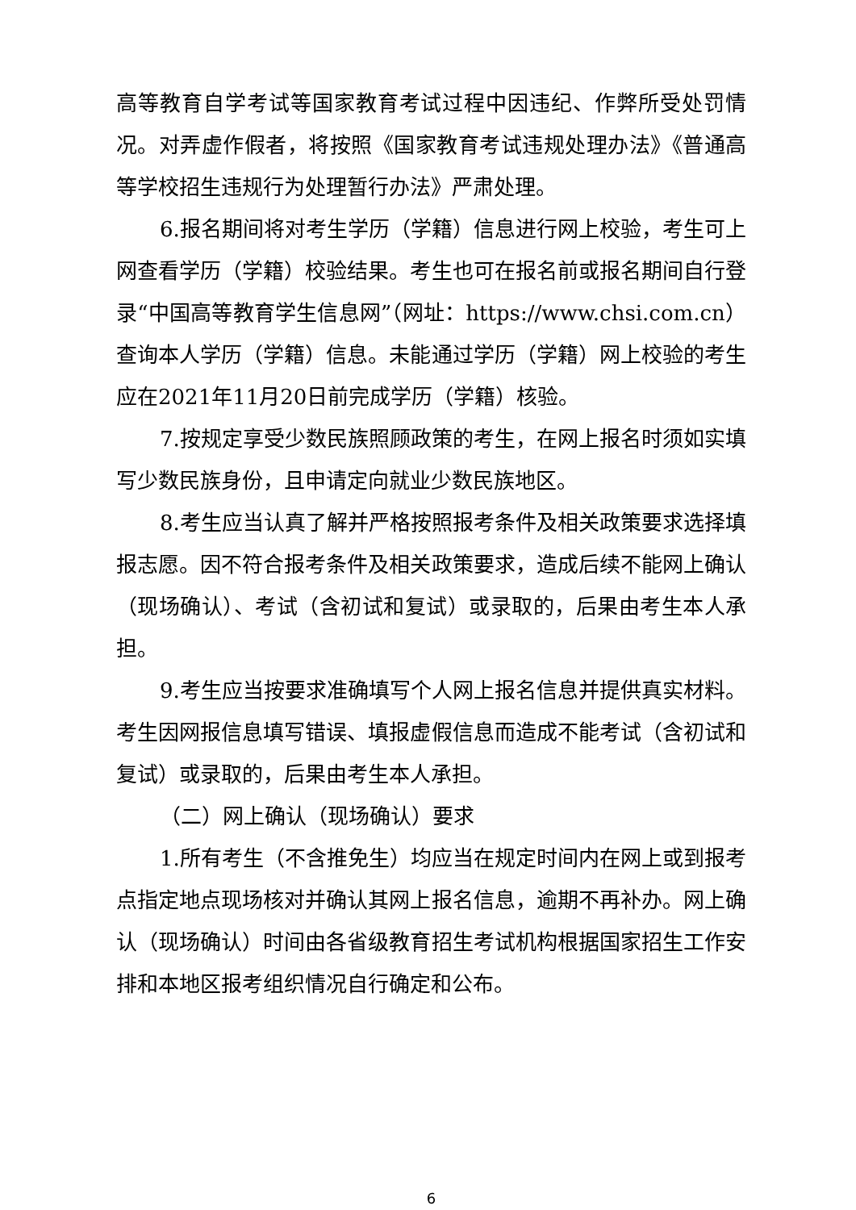高等教育自学考试等国家教育考试过程中因违纪、作弊所受处罚情况。对弄虚作假者，将按照《国家教育考试违规处理办法》《普通高等学校招生违规行为处理暂行办法》严肃处理。
6.报名期间将对考生学历（学籍）信息进行网上校验，考生可上网查看学历（学籍）校验结果。考生也可在报名前或报名期间自行登录“中国高等教育学生信息网”（网址：https://www.chsi.com.cn）查询本人学历（学籍）信息。未能通过学历（学籍）网上校验的考生应在2021年11月20日前完成学历（学籍）核验。
7.按规定享受少数民族照顾政策的考生，在网上报名时须如实填写少数民族身份，且申请定向就业少数民族地区。
8.考生应当认真了解并严格按照报考条件及相关政策要求选择填报志愿。因不符合报考条件及相关政策要求，造成后续不能网上确认（现场确认）、考试（含初试和复试）或录取的，后果由考生本人承担。
9.考生应当按要求准确填写个人网上报名信息并提供真实材料。考生因网报信息填写错误、填报虚假信息而造成不能考试（含初试和复试）或录取的，后果由考生本人承担。
（二）网上确认（现场确认）要求
1.所有考生（不含推免生）均应当在规定时间内在网上或到报考点指定地点现场核对并确认其网上报名信息，逾期不再补办。网上确认（现场确认）时间由各省级教育招生考试机构根据国家招生工作安排和本地区报考组织情况自行确定和公布。
6